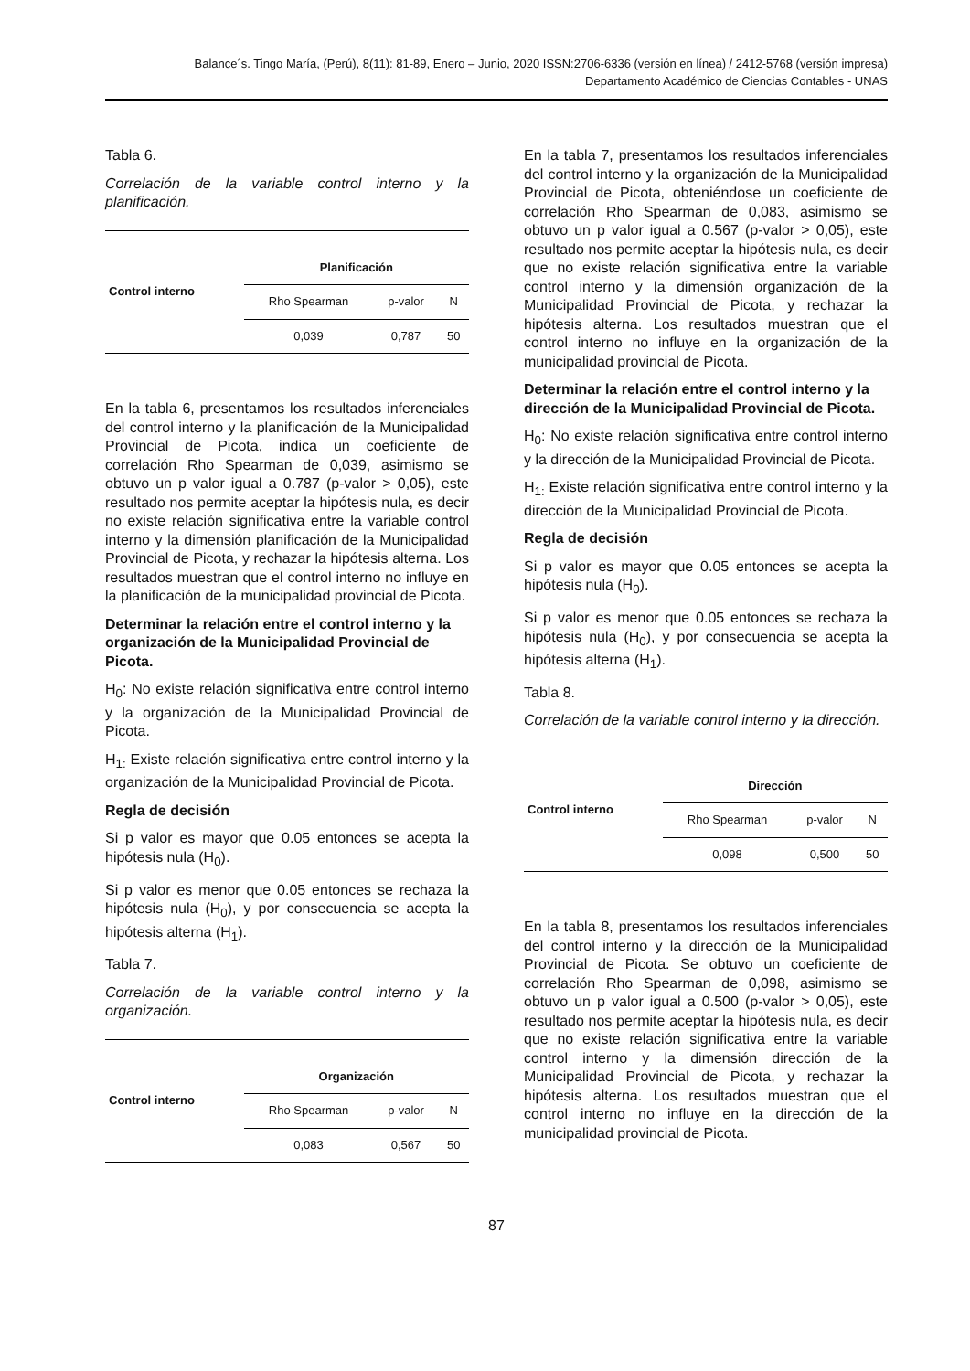Balance´s. Tingo María, (Perú), 8(11): 81-89, Enero – Junio, 2020 ISSN:2706-6336 (versión en línea) / 2412-5768 (versión impresa)
Departamento Académico de Ciencias Contables - UNAS
Tabla 6.
Correlación de la variable control interno y la planificación.
| Control interno | Planificación | | |
| --- | --- | --- | --- |
| | Rho Spearman | p-valor | N |
| | 0,039 | 0,787 | 50 |
En la tabla 6, presentamos los resultados inferenciales del control interno y la planificación de la Municipalidad Provincial de Picota, indica un coeficiente de correlación Rho Spearman de 0,039, asimismo se obtuvo un p valor igual a 0.787 (p-valor > 0,05), este resultado nos permite aceptar la hipótesis nula, es decir no existe relación significativa entre la variable control interno y la dimensión planificación de la Municipalidad Provincial de Picota, y rechazar la hipótesis alterna. Los resultados muestran que el control interno no influye en la planificación de la municipalidad provincial de Picota.
Determinar la relación entre el control interno y la organización de la Municipalidad Provincial de Picota.
H<sub>0</sub>: No existe relación significativa entre control interno y la organización de la Municipalidad Provincial de Picota.
H<sub>1:</sub> Existe relación significativa entre control interno y la organización de la Municipalidad Provincial de Picota.
Regla de decisión
Si p valor es mayor que 0.05 entonces se acepta la hipótesis nula (H<sub>0</sub>).
Si p valor es menor que 0.05 entonces se rechaza la hipótesis nula (H<sub>0</sub>), y por consecuencia se acepta la hipótesis alterna (H<sub>1</sub>).
Tabla 7.
Correlación de la variable control interno y la organización.
| Control interno | Organización | | |
| --- | --- | --- | --- |
| | Rho Spearman | p-valor | N |
| | 0,083 | 0,567 | 50 |
En la tabla 7, presentamos los resultados inferenciales del control interno y la organización de la Municipalidad Provincial de Picota, obteniéndose un coeficiente de correlación Rho Spearman de 0,083, asimismo se obtuvo un p valor igual a 0.567 (p-valor > 0,05), este resultado nos permite aceptar la hipótesis nula, es decir que no existe relación significativa entre la variable control interno y la dimensión organización de la Municipalidad Provincial de Picota, y rechazar la hipótesis alterna. Los resultados muestran que el control interno no influye en la organización de la municipalidad provincial de Picota.
Determinar la relación entre el control interno y la dirección de la Municipalidad Provincial de Picota.
H<sub>0</sub>: No existe relación significativa entre control interno y la dirección de la Municipalidad Provincial de Picota.
H<sub>1:</sub> Existe relación significativa entre control interno y la dirección de la Municipalidad Provincial de Picota.
Regla de decisión
Si p valor es mayor que 0.05 entonces se acepta la hipótesis nula (H<sub>0</sub>).
Si p valor es menor que 0.05 entonces se rechaza la hipótesis nula (H<sub>0</sub>), y por consecuencia se acepta la hipótesis alterna (H<sub>1</sub>).
Tabla 8.
Correlación de la variable control interno y la dirección.
| Control interno | Dirección | | |
| --- | --- | --- | --- |
| | Rho Spearman | p-valor | N |
| | 0,098 | 0,500 | 50 |
En la tabla 8, presentamos los resultados inferenciales del control interno y la dirección de la Municipalidad Provincial de Picota. Se obtuvo un coeficiente de correlación Rho Spearman de 0,098, asimismo se obtuvo un p valor igual a 0.500 (p-valor > 0,05), este resultado nos permite aceptar la hipótesis nula, es decir que no existe relación significativa entre la variable control interno y la dimensión dirección de la Municipalidad Provincial de Picota, y rechazar la hipótesis alterna. Los resultados muestran que el control interno no influye en la dirección de la municipalidad provincial de Picota.
87